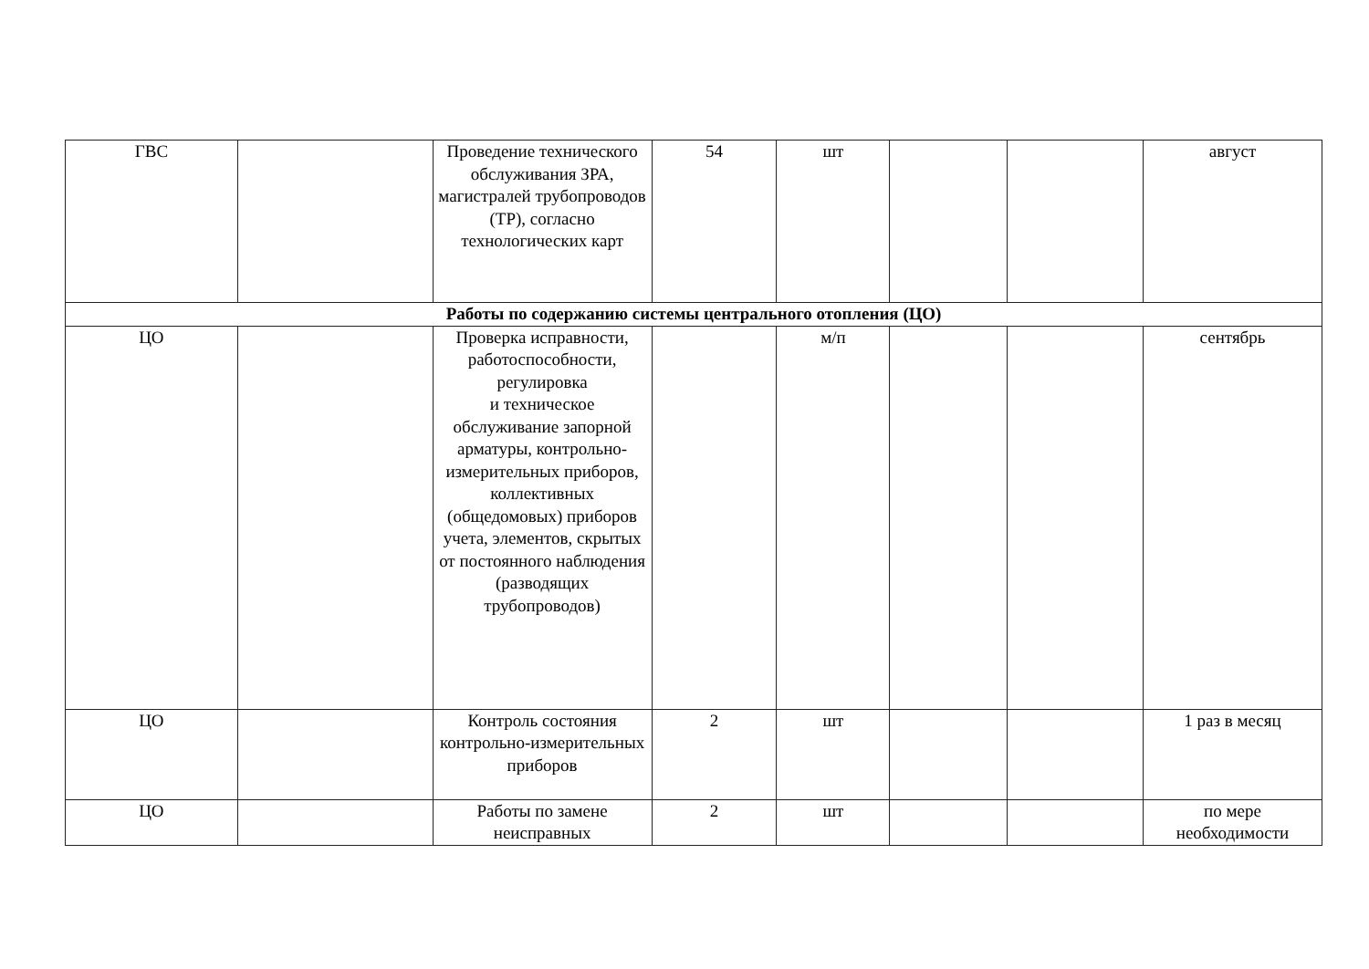| ГВС | | Проведение технического обслуживания ЗРА, магистралей трубопроводов (ТР), согласно технологических карт | 54 | шт | | | август |
| Работы по содержанию системы центрального отопления (ЦО) | | | | | | | |
| ЦО | | Проверка исправности, работоспособности, регулировка и техническое обслуживание запорной арматуры, контрольно-измерительных приборов, коллективных (общедомовых) приборов учета, элементов, скрытых от постоянного наблюдения (разводящих трубопроводов) | | м/п | | | сентябрь |
| ЦО | | Контроль состояния контрольно-измерительных приборов | 2 | шт | | | 1 раз в месяц |
| ЦО | | Работы по замене неисправных | 2 | шт | | | по мере необходимости |